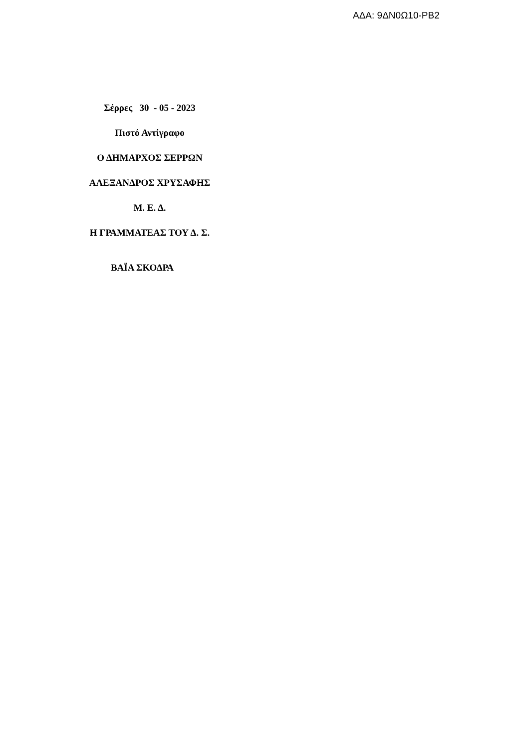ΑΔΑ: 9ΔΝ0Ω10-ΡΒ2
Σέρρες 30 - 05 - 2023
Πιστό Αντίγραφο
Ο ΔΗΜΑΡΧΟΣ ΣΕΡΡΩΝ
ΑΛΕΞΑΝΔΡΟΣ ΧΡΥΣΑΦΗΣ
Μ. Ε. Δ.
Η ΓΡΑΜΜΑΤΕΑΣ ΤΟΥ Δ. Σ.
ΒΑΪΑ ΣΚΟΔΡΑ